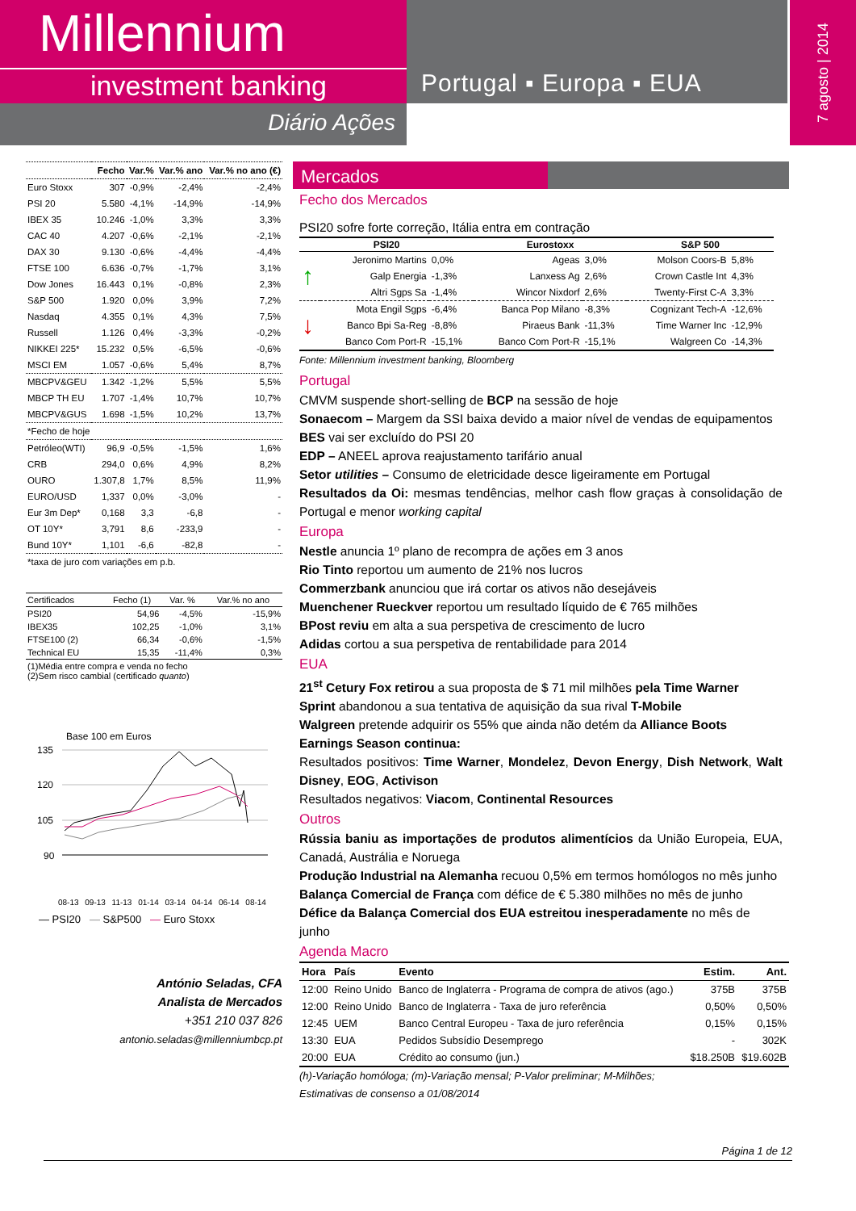Millennium
investment banking
Diário Ações
Portugal ▪ Europa ▪ EUA
7 agosto | 2014
| | Fecho | Var.% | Var.% ano | Var.% no ano (€) |
| --- | --- | --- | --- | --- |
| Euro Stoxx | 307 | -0,9% | -2,4% | -2,4% |
| PSI 20 | 5.580 | -4,1% | -14,9% | -14,9% |
| IBEX 35 | 10.246 | -1,0% | 3,3% | 3,3% |
| CAC 40 | 4.207 | -0,6% | -2,1% | -2,1% |
| DAX 30 | 9.130 | -0,6% | -4,4% | -4,4% |
| FTSE 100 | 6.636 | -0,7% | -1,7% | 3,1% |
| Dow Jones | 16.443 | 0,1% | -0,8% | 2,3% |
| S&P 500 | 1.920 | 0,0% | 3,9% | 7,2% |
| Nasdaq | 4.355 | 0,1% | 4,3% | 7,5% |
| Russell | 1.126 | 0,4% | -3,3% | -0,2% |
| NIKKEI 225* | 15.232 | 0,5% | -6,5% | -0,6% |
| MSCI EM | 1.057 | -0,6% | 5,4% | 8,7% |
| MBCPV&GEU | 1.342 | -1,2% | 5,5% | 5,5% |
| MBCP TH EU | 1.707 | -1,4% | 10,7% | 10,7% |
| MBCPV&GUS | 1.698 | -1,5% | 10,2% | 13,7% |
| *Fecho de hoje | | | | |
| Petróleo(WTI) | 96,9 | -0,5% | -1,5% | 1,6% |
| CRB | 294,0 | 0,6% | 4,9% | 8,2% |
| OURO | 1.307,8 | 1,7% | 8,5% | 11,9% |
| EURO/USD | 1,337 | 0,0% | -3,0% | - |
| Eur 3m Dep* | 0,168 | 3,3 | -6,8 | - |
| OT 10Y* | 3,791 | 8,6 | -233,9 | - |
| Bund 10Y* | 1,101 | -6,6 | -82,8 | - |
| *taxa de juro com variações em p.b. | | | | |
| Certificados | Fecho (1) | Var. % | Var.% no ano |
| --- | --- | --- | --- |
| PSI20 | 54,96 | -4,5% | -15,9% |
| IBEX35 | 102,25 | -1,0% | 3,1% |
| FTSE100 (2) | 66,34 | -0,6% | -1,5% |
| Technical EU | 15,35 | -11,4% | 0,3% |
| (1)Média entre compra e venda no fecho (2)Sem risco cambial (certificado quanto ) | | | |
Base 100 em Euros
135
120
105
90
08-13 09-13 11-13 01-14 03-14 04-14 06-14 08-14
— PSI20 — S&P500 — Euro Stoxx
António Seladas, CFA
Analista de Mercados
+351 210 037 826
antonio.seladas@millenniumbcp.pt
Mercados
Fecho dos Mercados
PSI20 sofre forte correção, Itália entra em contração
| PSI20 | | | Eurostoxx | | S&P 500 | |
| --- | --- | --- | --- | --- | --- | --- |
| ↑ | Jeronimo Martins | 0,0% | Ageas | 3,0% | Molson Coors-B | 5,8% |
| | Galp Energia | -1,3% | Lanxess Ag | 2,6% | Crown Castle Int | 4,3% |
| | Altri Sgps Sa | -1,4% | Wincor Nixdorf | 2,6% | Twenty-First C-A | 3,3% |
| ↓ | Mota Engil Sgps | -6,4% | Banca Pop Milano | -8,3% | Cognizant Tech-A | -12,6% |
| | Banco Bpi Sa-Reg | -8,8% | Piraeus Bank | -11,3% | Time Warner Inc | -12,9% |
| | Banco Com Port-R | -15,1% | Banco Com Port-R | -15,1% | Walgreen Co | -14,3% |
Fonte: Millennium investment banking, Bloomberg
Portugal
CMVM suspende short-selling de BCP na sessão de hoje
Sonaecom – Margem da SSI baixa devido a maior nível de vendas de equipamentos
BES vai ser excluído do PSI 20
EDP – ANEEL aprova reajustamento tarifário anual
Setor utilities – Consumo de eletricidade desce ligeiramente em Portugal
Resultados da Oi: mesmas tendências, melhor cash flow graças à consolidação de Portugal e menor working capital
Europa
Nestle anuncia 1º plano de recompra de ações em 3 anos
Rio Tinto reportou um aumento de 21% nos lucros
Commerzbank anunciou que irá cortar os ativos não desejáveis
Muenchener Rueckver reportou um resultado líquido de € 765 milhões
BPost reviu em alta a sua perspetiva de crescimento de lucro
Adidas cortou a sua perspetiva de rentabilidade para 2014
EUA
21<sup>st</sup> Cetury Fox retirou a sua proposta de $ 71 mil milhões pela Time Warner
Sprint abandonou a sua tentativa de aquisição da sua rival T-Mobile
Walgreen pretende adquirir os 55% que ainda não detém da Alliance Boots
Earnings Season continua:
Resultados positivos: Time Warner, Mondelez, Devon Energy, Dish Network, Walt Disney, EOG, Activison
Resultados negativos: Viacom, Continental Resources
Outros
Rússia baniu as importações de produtos alimentícios da União Europeia, EUA, Canadá, Austrália e Noruega
Produção Industrial na Alemanha recuou 0,5% em termos homólogos no mês junho
Balança Comercial de França com défice de € 5.380 milhões no mês de junho
Défice da Balança Comercial dos EUA estreitou inesperadamente no mês de junho
Agenda Macro
| Hora | País | Evento | Estim. | Ant. |
| --- | --- | --- | --- | --- |
| 12:00 | Reino Unido | Banco de Inglaterra - Programa de compra de ativos (ago.) | 375B | 375B |
| 12:00 | Reino Unido | Banco de Inglaterra - Taxa de juro referência | 0,50% | 0,50% |
| 12:45 | UEM | Banco Central Europeu - Taxa de juro referência | 0,15% | 0,15% |
| 13:30 | EUA | Pedidos Subsídio Desemprego | - | 302K |
| 20:00 | EUA | Crédito ao consumo (jun.) | $18.250B | $19.602B |
(h)-Variação homóloga; (m)-Variação mensal; P-Valor preliminar; M-Milhões;
Estimativas de consenso a 01/08/2014
Página 1 de 12